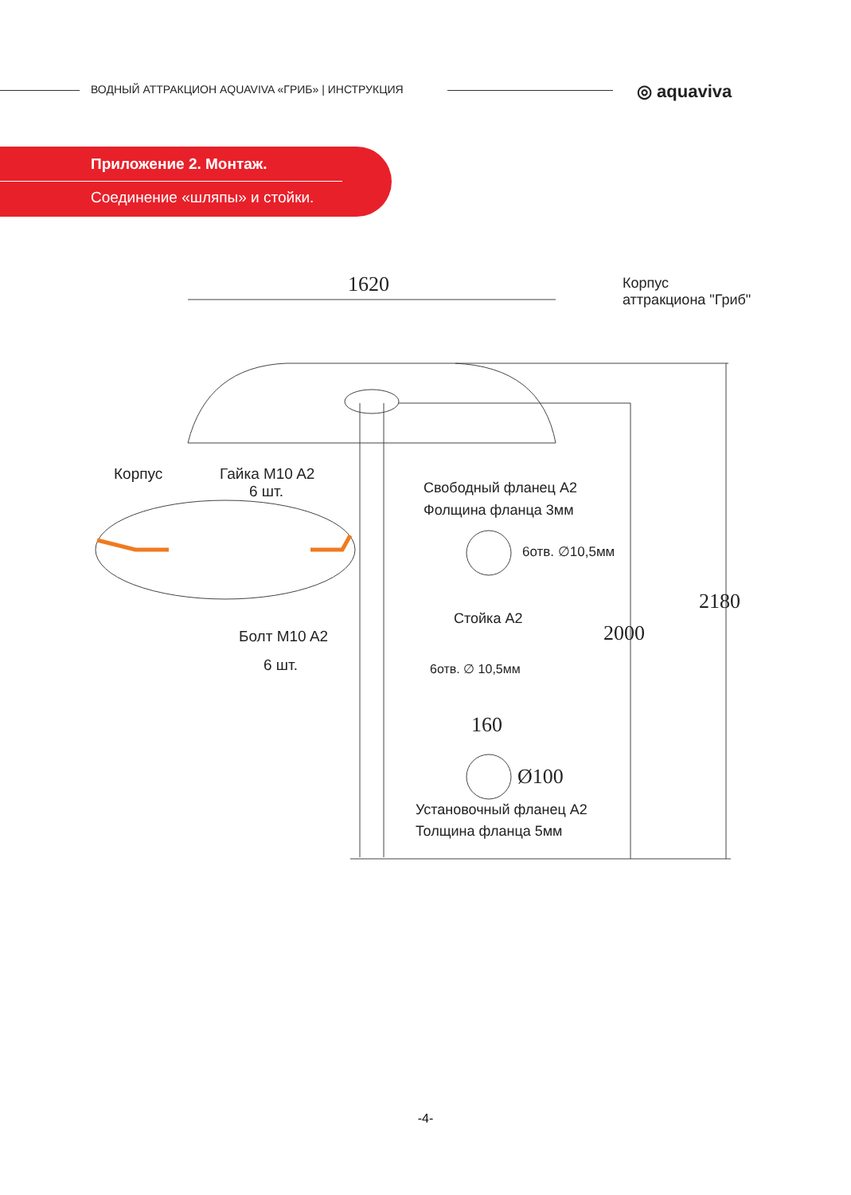ВОДНЫЙ АТТРАКЦИОН AQUAVIVA «ГРИБ» | ИНСТРУКЦИЯ
◎ aquaviva
Приложение 2. Монтаж.
Соединение «шляпы» и стойки.
1620
Корпус
аттракциона "Гриб"
Корпус
Гайка M10 A2
6 шт.
Свободный фланец A2
Фолщина фланца 3мм
6отв. ∅10,5мм
Стойка A2
Болт M10 A2
6 шт.
2000
2180
6отв. ∅ 10,5мм
160
Ø100
Установочный фланец A2
Толщина фланца 5мм
-4-